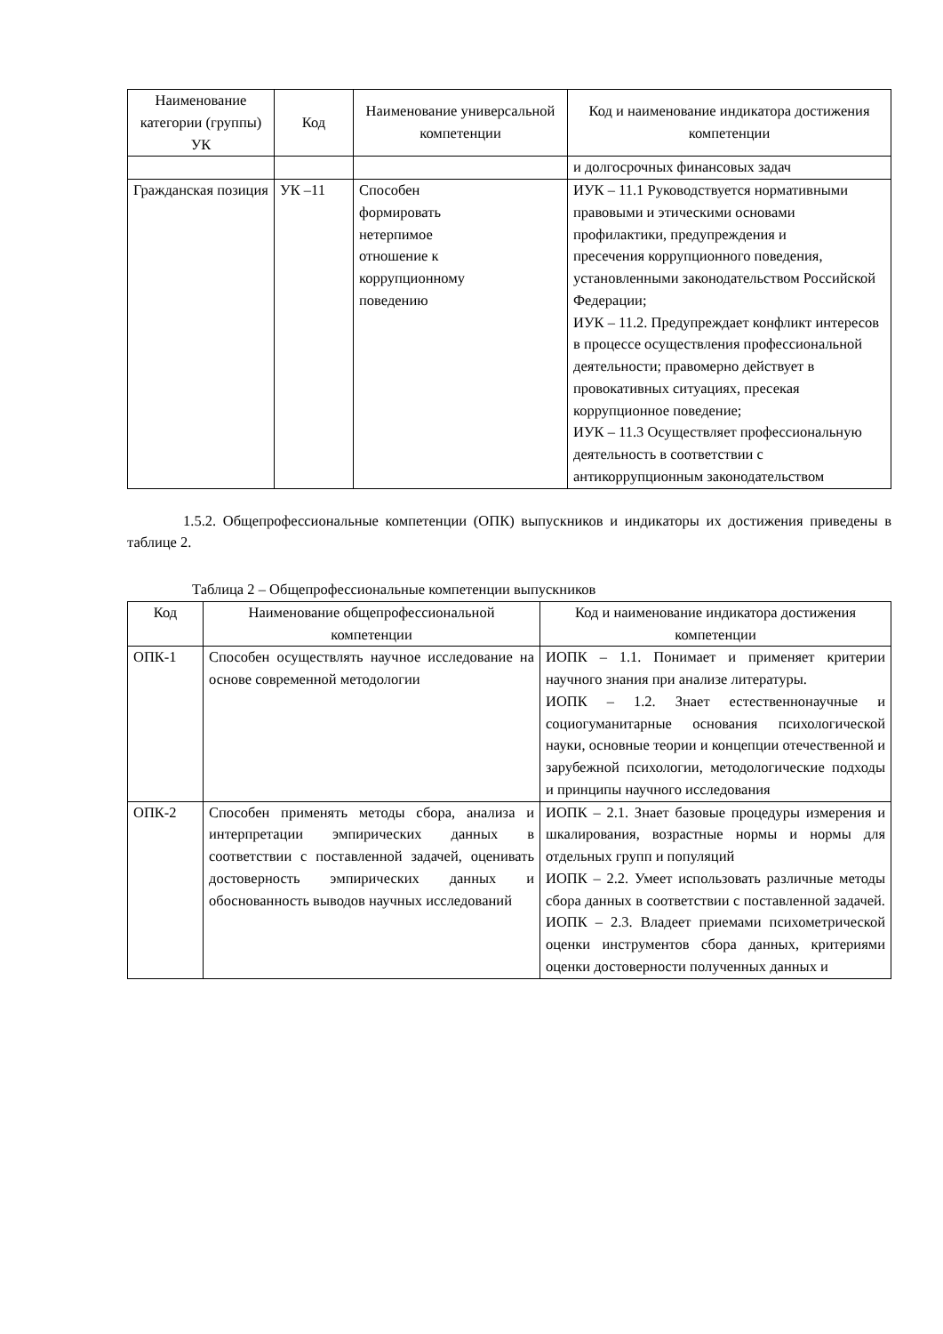| Наименование категории (группы) УК | Код | Наименование универсальной компетенции | Код и наименование индикатора достижения компетенции |
| --- | --- | --- | --- |
| | | | и долгосрочных финансовых задач |
| Гражданская позиция | УК –11 | Способен формировать нетерпимое отношение к коррупционному поведению | ИУК – 11.1 Руководствуется нормативными правовыми и этическими основами профилактики, предупреждения и пресечения коррупционного поведения, установленными законодательством Российской Федерации; ИУК – 11.2. Предупреждает конфликт интересов в процессе осуществления профессиональной деятельности; правомерно действует в провокативных ситуациях, пресекая коррупционное поведение; ИУК – 11.3 Осуществляет профессиональную деятельность в соответствии с антикоррупционным законодательством |
1.5.2. Общепрофессиональные компетенции (ОПК) выпускников и индикаторы их достижения приведены в таблице 2.
Таблица 2 – Общепрофессиональные компетенции выпускников
| Код | Наименование общепрофессиональной компетенции | Код и наименование индикатора достижения компетенции |
| --- | --- | --- |
| ОПК-1 | Способен осуществлять научное исследование на основе современной методологии | ИОПК – 1.1. Понимает и применяет критерии научного знания при анализе литературы. ИОПК – 1.2. Знает естественнонаучные и социогуманитарные основания психологической науки, основные теории и концепции отечественной и зарубежной психологии, методологические подходы и принципы научного исследования |
| ОПК-2 | Способен применять методы сбора, анализа и интерпретации эмпирических данных в соответствии с поставленной задачей, оценивать достоверность эмпирических данных и обоснованность выводов научных исследований | ИОПК – 2.1. Знает базовые процедуры измерения и шкалирования, возрастные нормы и нормы для отдельных групп и популяций ИОПК – 2.2. Умеет использовать различные методы сбора данных в соответствии с поставленной задачей. ИОПК – 2.3. Владеет приемами психометрической оценки инструментов сбора данных, критериями оценки достоверности полученных данных и |